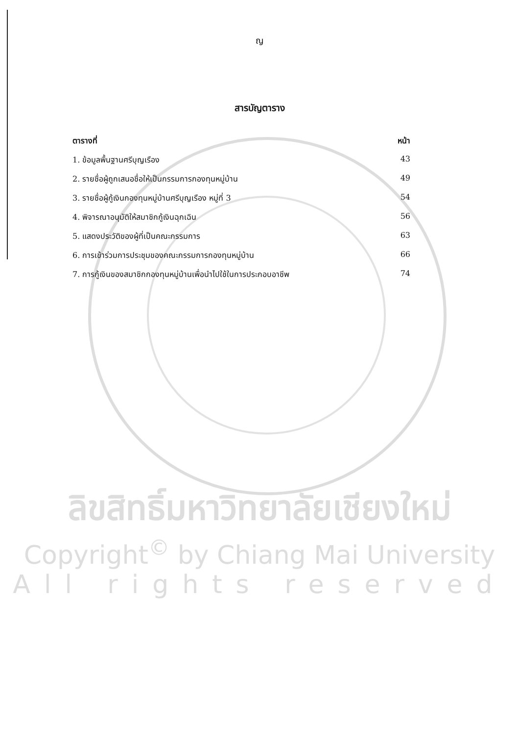ญ
สารบัญตาราง
ตารางที่ หน้า
1. ข้อมูลพื้นฐานศรีบุญเรือง 43
2. รายชื่อผู้ถูกเสนอชื่อให้เป็นกรรมการกองทุนหมู่บ้าน 49
3. รายชื่อผู้กู้เงินกองทุนหมู่บ้านศรีบุญเรือง หมู่ที่ 3 54
4. พิจารณาอนุมัติให้สมาชิกกู้เงินฉุกเฉิน 56
5. แสดงประวัติของผู้ที่เป็นคณะกรรมการ 63
6. การเข้าร่วมการประชุมของคณะกรรมการกองทุนหมู่บ้าน 66
7. การกู้เงินของสมาชิกกองทุนหมู่บ้านเพื่อนำไปใช้ในการประกอบอาชีพ 74
ลิขสิทธิ์มหาวิทยาลัยเชียงใหม่
Copyright<sup>©</sup> by Chiang Mai University
All rights reserved